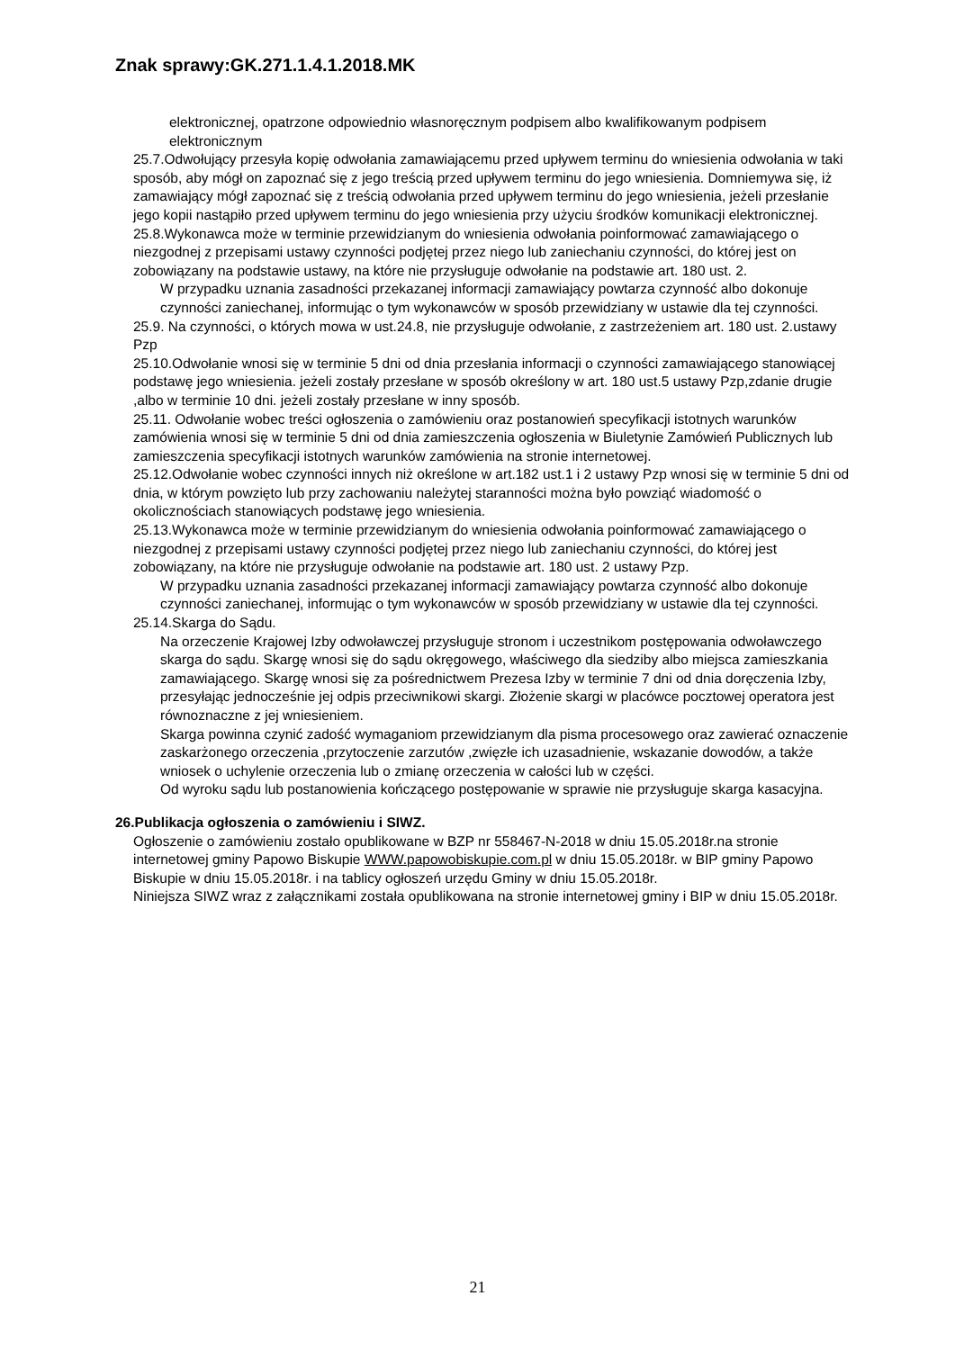Znak sprawy:GK.271.1.4.1.2018.MK
elektronicznej, opatrzone odpowiednio własnoręcznym podpisem albo kwalifikowanym podpisem elektronicznym
25.7.Odwołujący przesyła kopię odwołania zamawiającemu przed upływem terminu do wniesienia odwołania w taki sposób, aby mógł on zapoznać się z jego treścią przed upływem terminu do jego wniesienia. Domniemywa się, iż zamawiający mógł zapoznać się z treścią odwołania przed upływem terminu do jego wniesienia, jeżeli przesłanie jego kopii nastąpiło przed upływem terminu do jego wniesienia przy użyciu środków komunikacji elektronicznej.
25.8.Wykonawca może w terminie przewidzianym do wniesienia odwołania poinformować zamawiającego o niezgodnej z przepisami ustawy czynności podjętej przez niego lub zaniechaniu czynności, do której jest on zobowiązany na podstawie ustawy, na które nie przysługuje odwołanie na podstawie art. 180 ust. 2.
W przypadku uznania zasadności przekazanej informacji zamawiający powtarza czynność albo dokonuje czynności zaniechanej, informując o tym wykonawców w sposób przewidziany w ustawie dla tej czynności.
25.9. Na czynności, o których mowa w ust.24.8, nie przysługuje odwołanie, z zastrzeżeniem art. 180 ust. 2.ustawy Pzp
25.10.Odwołanie wnosi się w terminie 5 dni od dnia przesłania informacji o czynności zamawiającego stanowiącej podstawę jego wniesienia. jeżeli zostały przesłane w sposób określony w art. 180 ust.5 ustawy Pzp,zdanie drugie ,albo w terminie 10 dni. jeżeli zostały przesłane w inny sposób.
25.11. Odwołanie wobec treści ogłoszenia o zamówieniu oraz postanowień specyfikacji istotnych warunków zamówienia wnosi się w terminie 5 dni od dnia zamieszczenia ogłoszenia w Biuletynie Zamówień Publicznych lub zamieszczenia specyfikacji istotnych warunków zamówienia na stronie internetowej.
25.12.Odwołanie wobec czynności innych niż określone w art.182 ust.1 i 2 ustawy Pzp wnosi się w terminie 5 dni od dnia, w którym powzięto lub przy zachowaniu należytej staranności można było powziąć wiadomość o okolicznościach stanowiących podstawę jego wniesienia.
25.13.Wykonawca może w terminie przewidzianym do wniesienia odwołania poinformować zamawiającego o niezgodnej z przepisami ustawy czynności podjętej przez niego lub zaniechaniu czynności, do której jest zobowiązany, na które nie przysługuje odwołanie na podstawie art. 180 ust. 2 ustawy Pzp.
W przypadku uznania zasadności przekazanej informacji zamawiający powtarza czynność albo dokonuje czynności zaniechanej, informując o tym wykonawców w sposób przewidziany w ustawie dla tej czynności.
25.14.Skarga do Sądu.
Na orzeczenie Krajowej Izby odwoławczej przysługuje stronom i uczestnikom postępowania odwoławczego skarga do sądu. Skargę wnosi się do sądu okręgowego, właściwego dla siedziby albo miejsca zamieszkania zamawiającego. Skargę wnosi się za pośrednictwem Prezesa Izby w terminie 7 dni od dnia doręczenia Izby, przesyłając jednocześnie jej odpis przeciwnikowi skargi. Złożenie skargi w placówce pocztowej operatora jest równoznaczne z jej wniesieniem.
Skarga powinna czynić zadość wymaganiom przewidzianym dla pisma procesowego oraz zawierać oznaczenie zaskarżonego orzeczenia ,przytoczenie zarzutów ,zwięzłe ich uzasadnienie, wskazanie dowodów, a także wniosek o uchylenie orzeczenia lub o zmianę orzeczenia w całości lub w części.
Od wyroku sądu lub postanowienia kończącego postępowanie w sprawie nie przysługuje skarga kasacyjna.
26.Publikacja ogłoszenia o zamówieniu i SIWZ.
Ogłoszenie o zamówieniu zostało opublikowane w BZP nr 558467-N-2018 w dniu 15.05.2018r.na stronie internetowej gminy Papowo Biskupie WWW.papowobiskupie.com.pl w dniu 15.05.2018r. w BIP gminy Papowo Biskupie w dniu 15.05.2018r. i na tablicy ogłoszeń urzędu Gminy w dniu 15.05.2018r.
Niniejsza SIWZ wraz z załącznikami została opublikowana na stronie internetowej gminy i BIP w dniu 15.05.2018r.
21